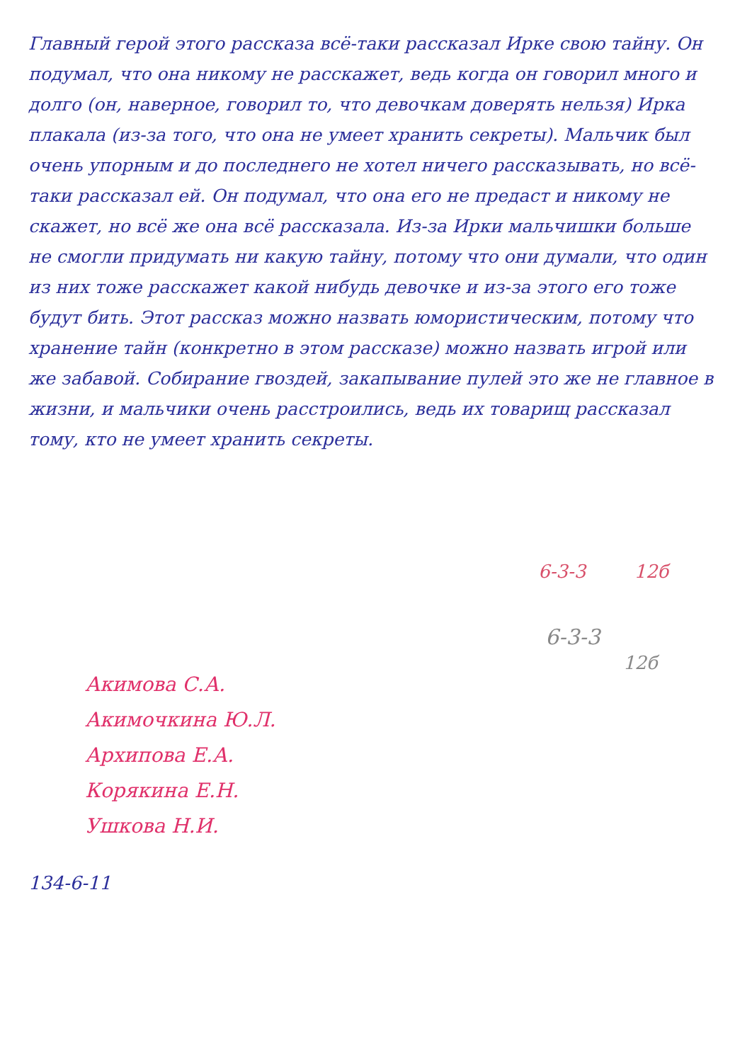Главный герой этого рассказа всё-таки рассказал Ирке свою тайну. Он подумал, что она никому не расскажет, ведь когда он говорил много и долго (он, наверное, говорил то, что девочкам доверять нельзя) Ирка плакала (из-за того, что она не умеет хранить секреты). Мальчик был очень упорным и до последнего не хотел ничего рассказывать, но всё-таки рассказал ей. Он подумал, что она его не предаст и никому не скажет, но всё же она всё рассказала. Из-за Ирки мальчишки больше не смогли придумать ни какую тайну, потому что они думали, что один из них тоже расскажет какой нибудь девочке и из-за этого его тоже будут бить. Этот рассказ можно назвать юмористическим, потому что хранение тайн (конкретно в этом рассказе) можно назвать игрой или же забавой. Собирание гвоздей, закапывание пулей это же не главное в жизни, и мальчики очень расстроились, ведь их товарищ рассказал тому, кто не умеет хранить секреты.
6-3-3 12б
6-3-3
12б
Акимова С.А.
Акимочкина Ю.Л.
Архипова Е.А.
Корякина Е.Н.
Ушкова Н.И.
134-6-11